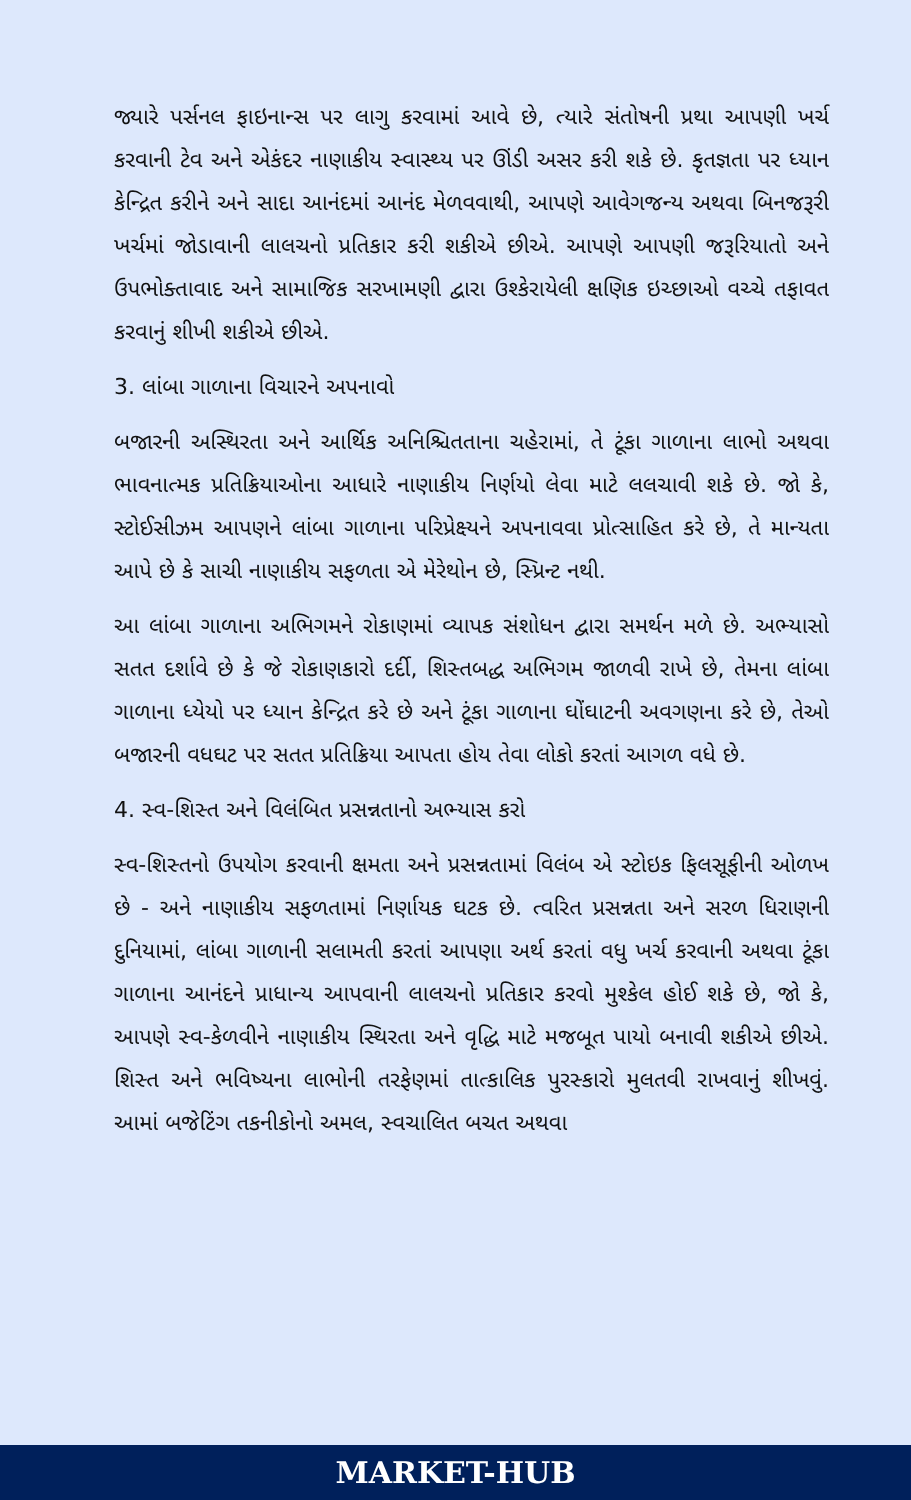જ્યારે પર્સનલ ફાઇનાન્સ પર લાગુ કરવામાં આવે છે, ત્યારે સંતોષની પ્રથા આપણી ખર્ચ કરવાની ટેવ અને એકંદર નાણાકીય સ્વાસ્થ્ય પર ઊંડી અસર કરી શકે છે. કૃતજ્ઞતા પર ધ્યાન કેન્દ્રિત કરીને અને સાદા આનંદમાં આનંદ મેળવવાથી, આપણે આવેગજન્ય અથવા બિનજરૂરી ખર્ચમાં જોડાવાની લાલચનો પ્રતિકાર કરી શકીએ છીએ. આપણે આપણી જરૂરિયાતો અને ઉપભોક્તાવાદ અને સામાજિક સરખામણી દ્વારા ઉશ્કેરાયેલી ક્ષણિક ઇચ્છાઓ વચ્ચે તફાવત કરવાનું શીખી શકીએ છીએ.
3. લાંબા ગાળાના વિચારને અપનાવો
બજારની અસ્થિરતા અને આર્થિક અનિશ્ચિતતાના ચહેરામાં, તે ટૂંકા ગાળાના લાભો અથવા ભાવનાત્મક પ્રતિક્રિયાઓના આધારે નાણાકીય નિર્ણયો લેવા માટે લલચાવી શકે છે. જો કે, સ્ટોઈસીઝમ આપણને લાંબા ગાળાના પરિપ્રેક્ષ્યને અપનાવવા પ્રોત્સાહિત કરે છે, તે માન્યતા આપે છે કે સાચી નાણાકીય સફળતા એ મેરેથોન છે, સ્પ્રિન્ટ નથી.
આ લાંબા ગાળાના અભિગમને રોકાણમાં વ્યાપક સંશોધન દ્વારા સમર્થન મળે છે. અભ્યાસો સતત દર્શાવે છે કે જે રોકાણકારો દર્દી, શિસ્તબદ્ધ અભિગમ જાળવી રાખે છે, તેમના લાંબા ગાળાના ધ્યેયો પર ધ્યાન કેન્દ્રિત કરે છે અને ટૂંકા ગાળાના ઘોંઘાટની અવગણના કરે છે, તેઓ બજારની વધઘટ પર સતત પ્રતિક્રિયા આપતા હોય તેવા લોકો કરતાં આગળ વધે છે.
4. સ્વ-શિસ્ત અને વિલંબિત પ્રસન્નતાનો અભ્યાસ કરો
સ્વ-શિસ્તનો ઉપયોગ કરવાની ક્ષમતા અને પ્રસન્નતામાં વિલંબ એ સ્ટોઇક ફિલસૂફીની ઓળખ છે - અને નાણાકીય સફળતામાં નિર્ણાયક ઘટક છે. ત્વરિત પ્રસન્નતા અને સરળ ધિરાણની દુનિયામાં, લાંબા ગાળાની સલામતી કરતાં આપણા અર્થ કરતાં વધુ ખર્ચ કરવાની અથવા ટૂંકા ગાળાના આનંદને પ્રાધાન્ય આપવાની લાલચનો પ્રતિકાર કરવો મુશ્કેલ હોઈ શકે છે, જો કે, આપણે સ્વ-કેળવીને નાણાકીય સ્થિરતા અને વૃદ્ધિ માટે મજબૂત પાયો બનાવી શકીએ છીએ. શિસ્ત અને ભવિષ્યના લાભોની તરફેણમાં તાત્કાલિક પુરસ્કારો મુલતવી રાખવાનું શીખવું. આમાં બજેટિંગ તકનીકોનો અમલ, સ્વચાલિત બચત અથવા
MARKET-HUB